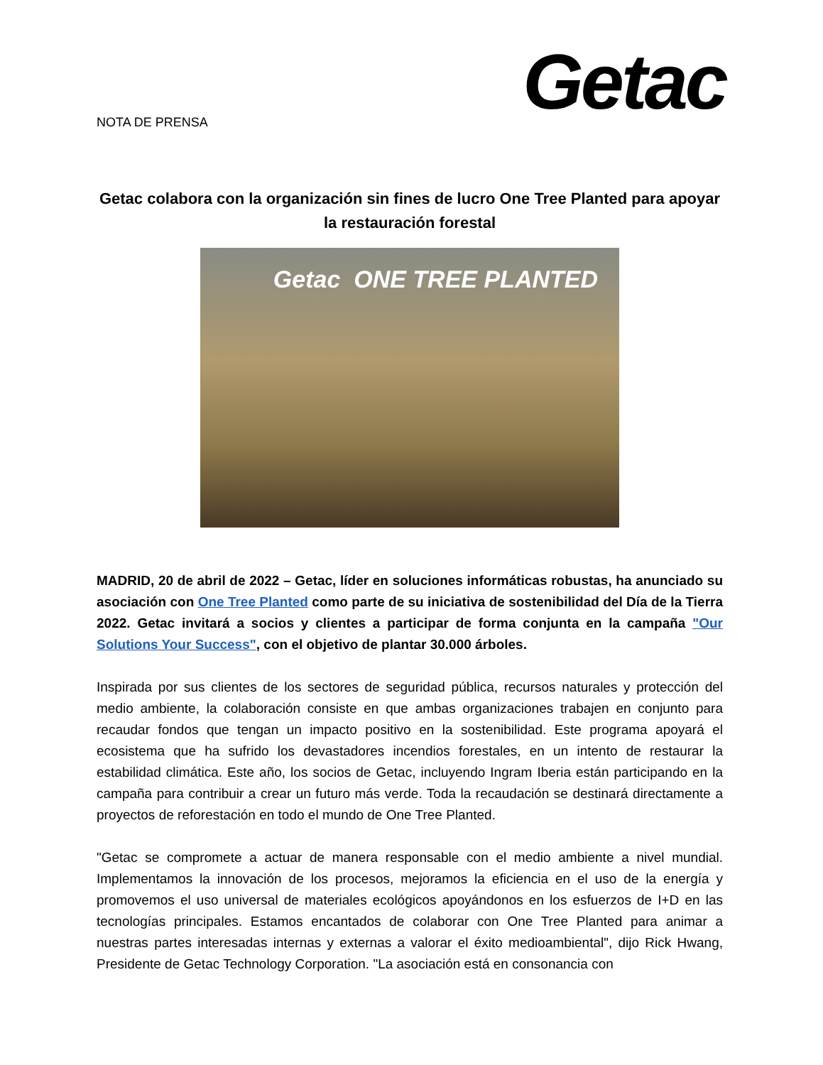Getac
NOTA DE PRENSA
Getac colabora con la organización sin fines de lucro One Tree Planted para apoyar la restauración forestal
Getac ONE TREE PLANTED
MADRID, 20 de abril de 2022 – Getac, líder en soluciones informáticas robustas, ha anunciado su asociación con One Tree Planted como parte de su iniciativa de sostenibilidad del Día de la Tierra 2022. Getac invitará a socios y clientes a participar de forma conjunta en la campaña "Our Solutions Your Success", con el objetivo de plantar 30.000 árboles.
Inspirada por sus clientes de los sectores de seguridad pública, recursos naturales y protección del medio ambiente, la colaboración consiste en que ambas organizaciones trabajen en conjunto para recaudar fondos que tengan un impacto positivo en la sostenibilidad. Este programa apoyará el ecosistema que ha sufrido los devastadores incendios forestales, en un intento de restaurar la estabilidad climática. Este año, los socios de Getac, incluyendo Ingram Iberia están participando en la campaña para contribuir a crear un futuro más verde. Toda la recaudación se destinará directamente a proyectos de reforestación en todo el mundo de One Tree Planted.
"Getac se compromete a actuar de manera responsable con el medio ambiente a nivel mundial. Implementamos la innovación de los procesos, mejoramos la eficiencia en el uso de la energía y promovemos el uso universal de materiales ecológicos apoyándonos en los esfuerzos de I+D en las tecnologías principales. Estamos encantados de colaborar con One Tree Planted para animar a nuestras partes interesadas internas y externas a valorar el éxito medioambiental", dijo Rick Hwang, Presidente de Getac Technology Corporation. "La asociación está en consonancia con